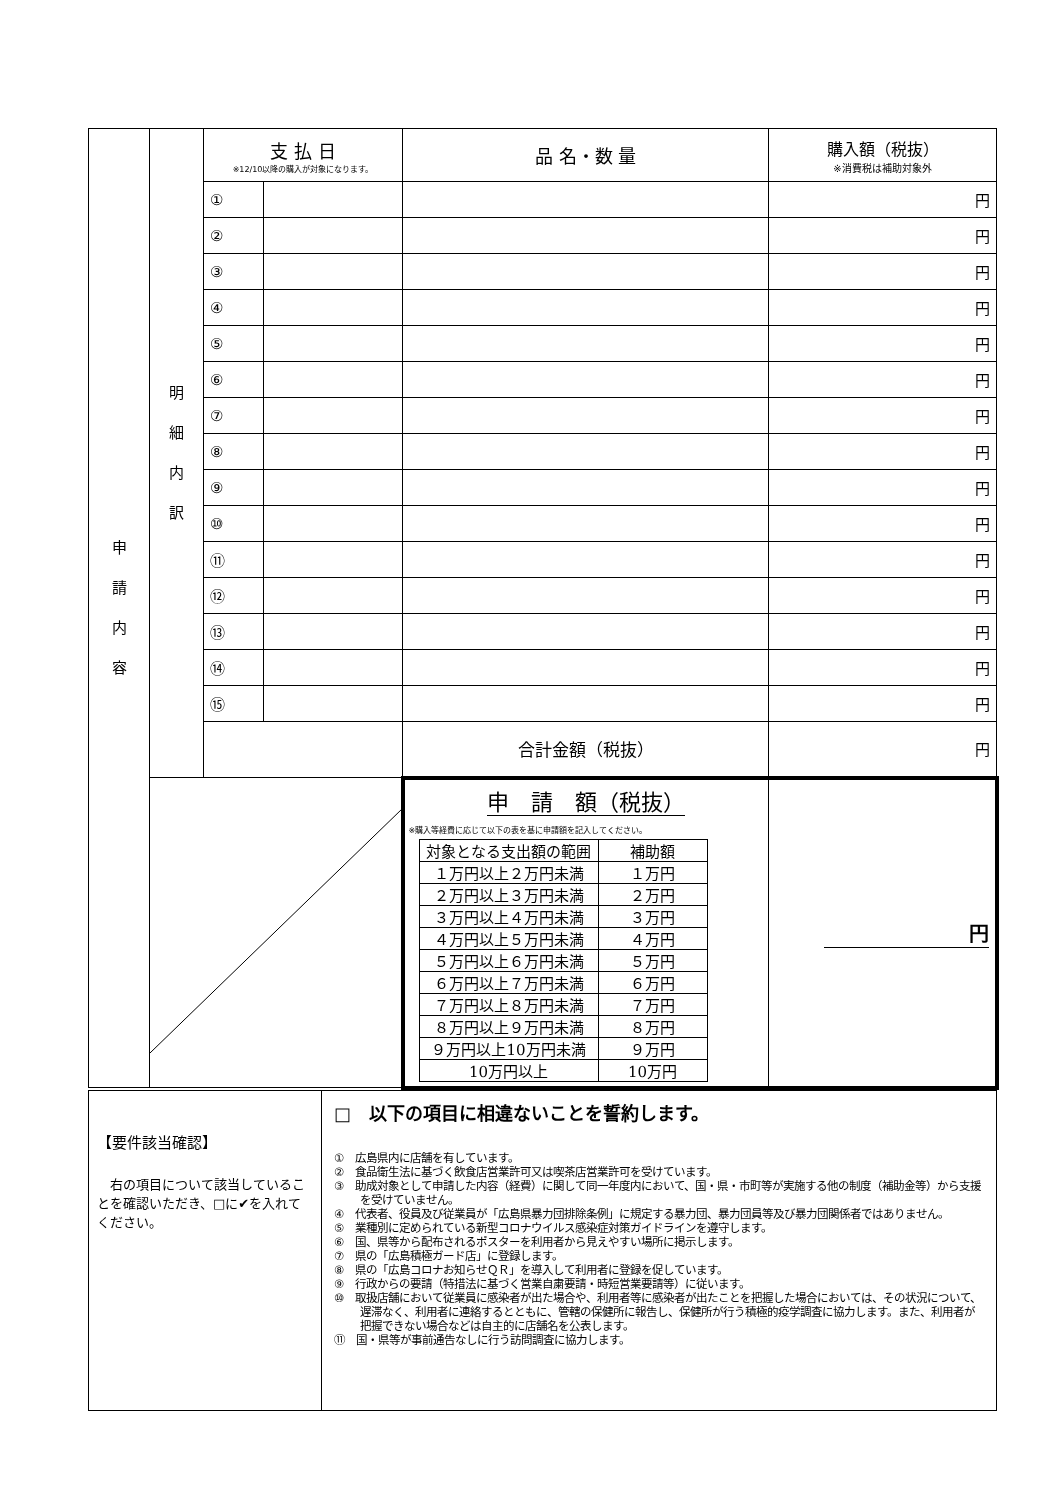| 申 請 内 容 | 明 細 内 訳 | 支 払 日 ※12/10以降の購入が対象になります。 | | 品 名・数 量 | 購入額（税抜） ※消費税は補助対象外 |
| | | ① | | | 円 |
| | | ② | | | 円 |
| | | ③ | | | 円 |
| | | ④ | | | 円 |
| | | ⑤ | | | 円 |
| | | ⑥ | | | 円 |
| | | ⑦ | | | 円 |
| | | ⑧ | | | 円 |
| | | ⑨ | | | 円 |
| | | ⑩ | | | 円 |
| | | ⑪ | | | 円 |
| | | ⑫ | | | 円 |
| | | ⑬ | | | 円 |
| | | ⑭ | | | 円 |
| | | ⑮ | | | 円 |
| | | | | 合計金額（税抜） | 円 |
| | | | | 申 請 額（税抜） ※購入等経費に応じて以下の表を基に申請額を記入してください。 / 対象となる支出額の範囲 / 補助額 / / １万円以上２万円未満 / １万円 / / ２万円以上３万円未満 / ２万円 / / ３万円以上４万円未満 / ３万円 / / ４万円以上５万円未満 / ４万円 / / ５万円以上６万円未満 / ５万円 / / ６万円以上７万円未満 / ６万円 / / ７万円以上８万円未満 / ７万円 / / ８万円以上９万円未満 / ８万円 / / ９万円以上10万円未満 / ９万円 / / 10万円以上 / 10万円 / | 円 |
| 【要件該当確認】 右の項目について該当していることを確認いただき、□に✔を入れてください。 | □ 以下の項目に相違ないことを誓約します。 ① 広島県内に店舗を有しています。 ② 食品衛生法に基づく飲食店営業許可又は喫茶店営業許可を受けています。 ③ 助成対象として申請した内容（経費）に関して同一年度内において、国・県・市町等が実施する他の制度（補助金等）から支援を受けていません。 ④ 代表者、役員及び従業員が「広島県暴力団排除条例」に規定する暴力団、暴力団員等及び暴力団関係者ではありません。 ⑤ 業種別に定められている新型コロナウイルス感染症対策ガイドラインを遵守します。 ⑥ 国、県等から配布されるポスターを利用者から見えやすい場所に掲示します。 ⑦ 県の「広島積極ガード店」に登録します。 ⑧ 県の「広島コロナお知らせＱＲ」を導入して利用者に登録を促しています。 ⑨ 行政からの要請（特措法に基づく営業自粛要請・時短営業要請等）に従います。 ⑩ 取扱店舗において従業員に感染者が出た場合や、利用者等に感染者が出たことを把握した場合においては、その状況について、遅滞なく、利用者に連絡するとともに、管轄の保健所に報告し、保健所が行う積極的疫学調査に協力します。また、利用者が把握できない場合などは自主的に店舗名を公表します。 ⑪ 国・県等が事前通告なしに行う訪問調査に協力します。 |